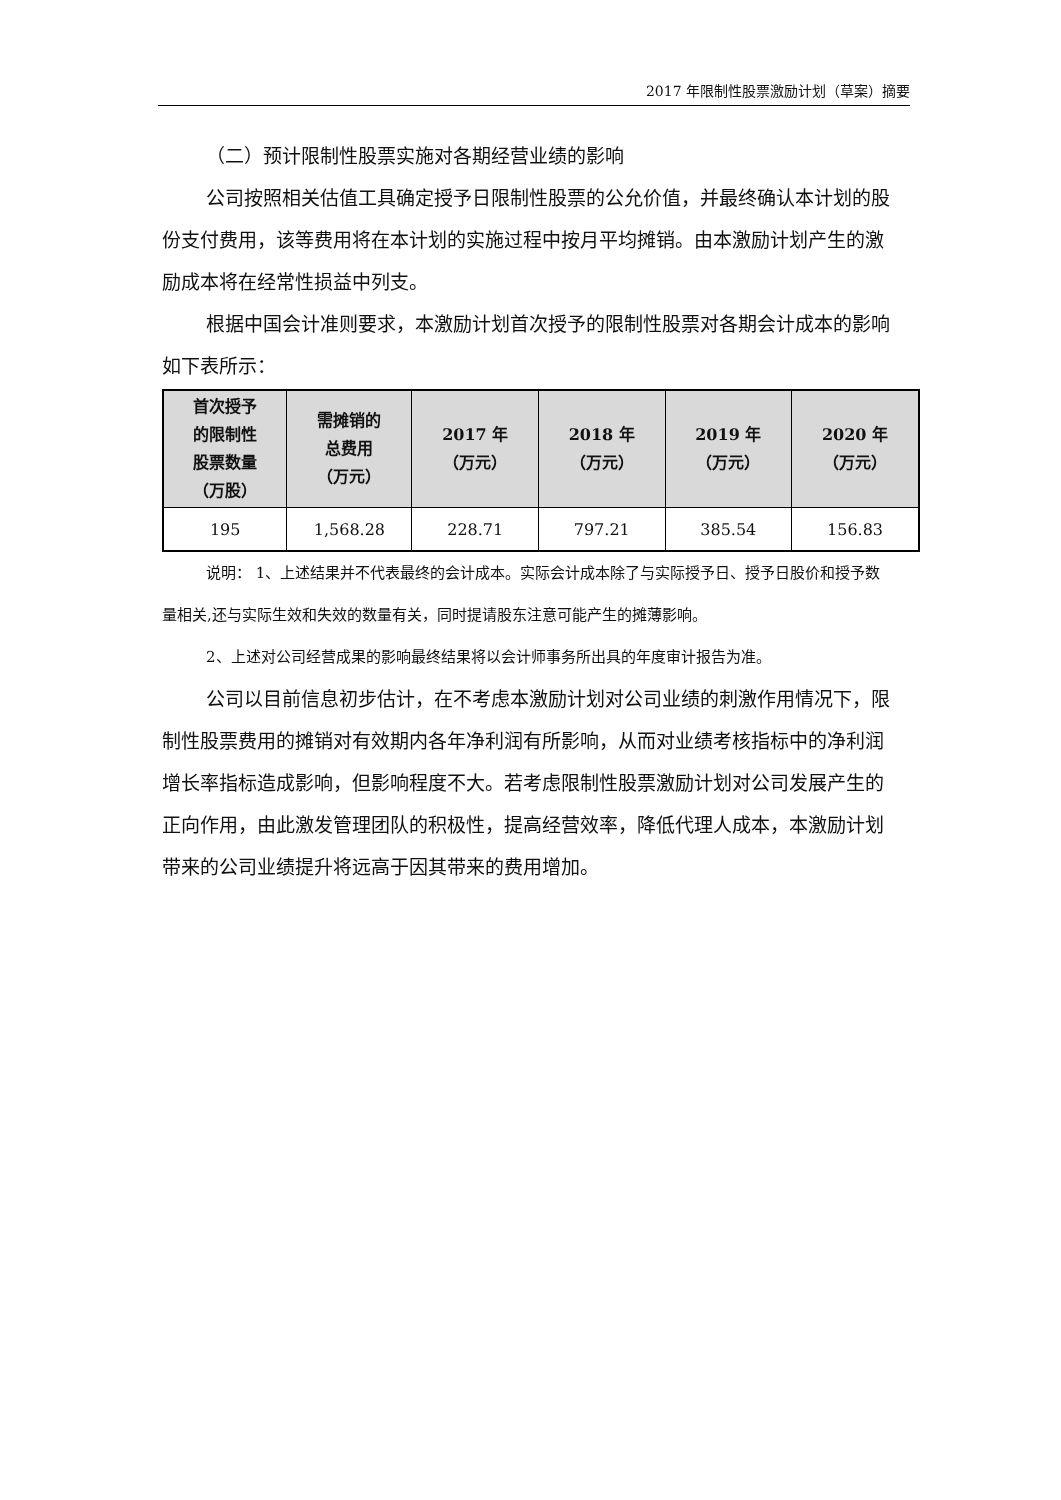2017 年限制性股票激励计划（草案）摘要
（二）预计限制性股票实施对各期经营业绩的影响
公司按照相关估值工具确定授予日限制性股票的公允价值，并最终确认本计划的股份支付费用，该等费用将在本计划的实施过程中按月平均摊销。由本激励计划产生的激励成本将在经常性损益中列支。
根据中国会计准则要求，本激励计划首次授予的限制性股票对各期会计成本的影响如下表所示：
| 首次授予 的限制性 股票数量 （万股） | 需摊销的 总费用 （万元） | 2017 年 （万元） | 2018 年 （万元） | 2019 年 （万元） | 2020 年 （万元） |
| --- | --- | --- | --- | --- | --- |
| 195 | 1,568.28 | 228.71 | 797.21 | 385.54 | 156.83 |
说明： 1、上述结果并不代表最终的会计成本。实际会计成本除了与实际授予日、授予日股价和授予数量相关,还与实际生效和失效的数量有关，同时提请股东注意可能产生的摊薄影响。
2、上述对公司经营成果的影响最终结果将以会计师事务所出具的年度审计报告为准。
公司以目前信息初步估计，在不考虑本激励计划对公司业绩的刺激作用情况下，限制性股票费用的摊销对有效期内各年净利润有所影响，从而对业绩考核指标中的净利润增长率指标造成影响，但影响程度不大。若考虑限制性股票激励计划对公司发展产生的正向作用，由此激发管理团队的积极性，提高经营效率，降低代理人成本，本激励计划带来的公司业绩提升将远高于因其带来的费用增加。